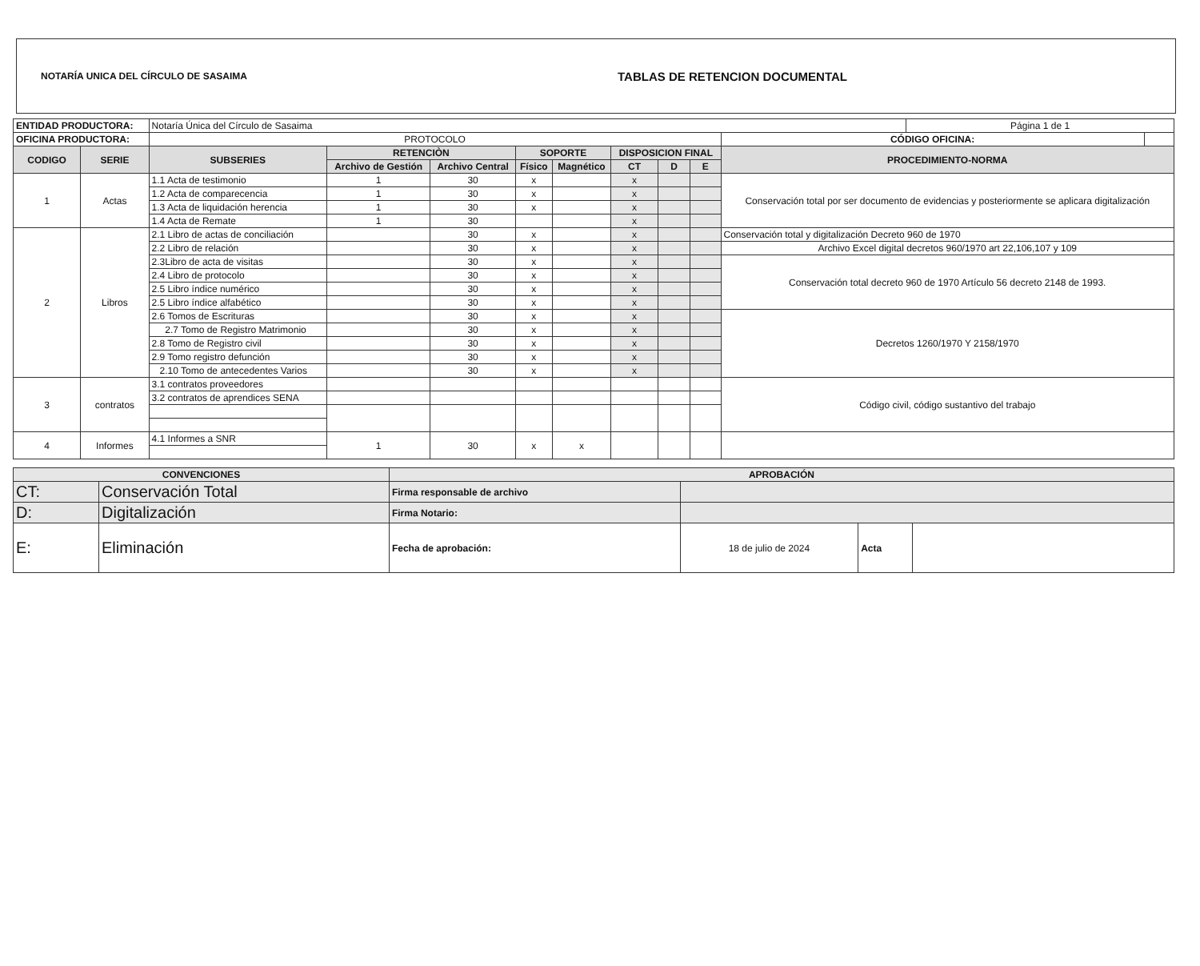NOTARÍA UNICA DEL CÍRCULO DE SASAIMA TABLAS DE RETENCION DOCUMENTAL
| ENTIDAD PRODUCTORA: | | Notaría Única del Círculo de Sasaima | | | | | | | | | Página 1 de 1 | |
| OFICINA PRODUCTORA: | | PROTOCOLO | | | | | | | | CÓDIGO OFICINA: | | |
| CODIGO | SERIE | SUBSERIES | RETENCIÒN | | SOPORTE | | DISPOSICION FINAL | | | PROCEDIMIENTO-NORMA | | |
| | | | Archivo de Gestión | Archivo Central | Físico | Magnético | CT | D | E | | | |
| 1 | Actas | 1.1 Acta de testimonio | 1 | 30 | x | | x | | | Conservación total por ser documento de evidencias y posteriormente se aplicara digitalización | | |
| | | 1.2 Acta de comparecencia | 1 | 30 | x | | x | | | | | |
| | | 1.3 Acta de liquidación herencia | 1 | 30 | x | | x | | | | | |
| | | 1.4 Acta de Remate | 1 | 30 | | | x | | | | | |
| 2 | Libros | 2.1 Libro de actas de conciliación | | 30 | x | | x | | | Conservación total y digitalización Decreto 960 de 1970 | | |
| | | 2.2 Libro de relación | | 30 | x | | x | | | Archivo Excel digital decretos 960/1970 art 22,106,107 y 109 | | |
| | | 2.3Libro de acta de visitas | | 30 | x | | x | | | Conservación total decreto 960 de 1970 Artículo 56 decreto 2148 de 1993. | | |
| | | 2.4 Libro de protocolo | | 30 | x | | x | | | | | |
| | | 2.5 Libro índice numérico | | 30 | x | | x | | | | | |
| | | 2.5 Libro índice alfabético | | 30 | x | | x | | | | | |
| | | 2.6 Tomos de Escrituras | | 30 | x | | x | | | Decretos 1260/1970 Y 2158/1970 | | |
| | | 2.7 Tomo de Registro Matrimonio | | 30 | x | | x | | | | | |
| | | 2.8 Tomo de Registro civil | | 30 | x | | x | | | | | |
| | | 2.9 Tomo registro defunción | | 30 | x | | x | | | | | |
| | | 2.10 Tomo de antecedentes Varios | | 30 | x | | x | | | | | |
| 3 | contratos | 3.1 contratos proveedores | | | | | | | | Código civil, código sustantivo del trabajo | | |
| | | 3.2 contratos de aprendices SENA | | | | | | | | | | |
| 4 | Informes | 4.1 Informes a SNR | 1 | 30 | x | x | | | | | | |
| CONVENCIONES | | APROBACIÓN | | | |
| --- | --- | --- | --- | --- | --- |
| CT: | Conservación Total | Firma responsable de archivo | | | |
| D: | Digitalización | Firma Notario: | | | |
| E: | Eliminación | Fecha de aprobación: | 18 de julio de 2024 | Acta | |